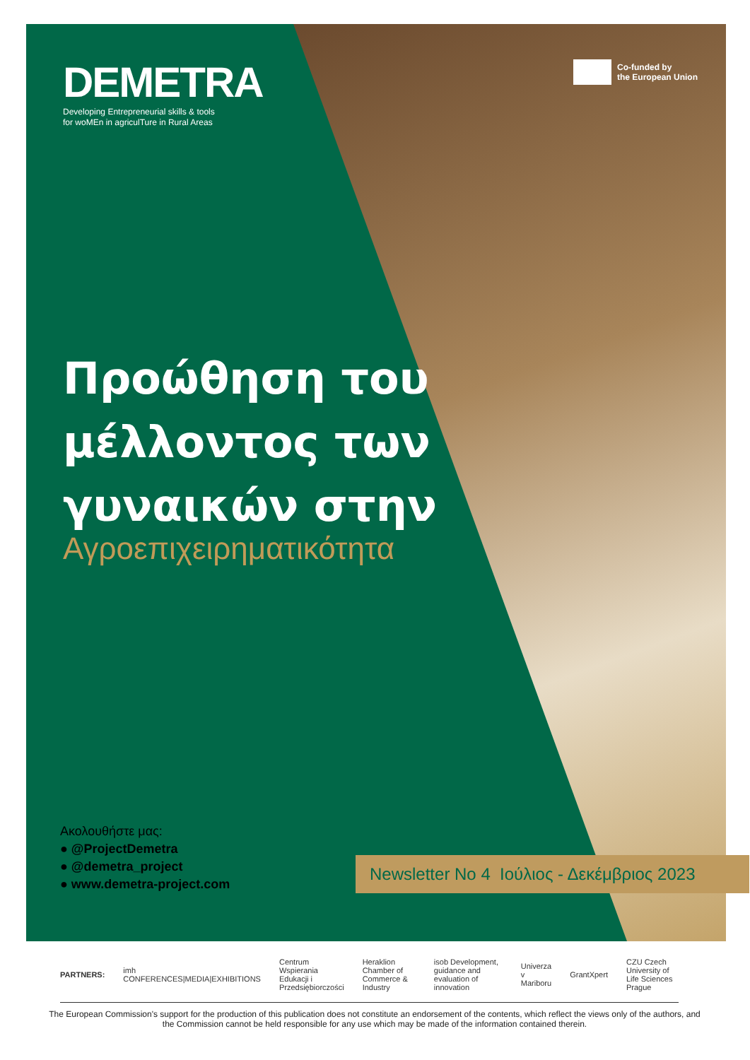Co-funded by
the European Union
DEMETRA
Developing Entrepreneurial skills & tools
for woMEn in agriculTure in Rural Areas
Προώθηση του
μέλλοντος των
γυναικών στην
Αγροεπιχειρηματικότητα
Ακολουθήστε μας:
● @ProjectDemetra
● @demetra_project
● www.demetra-project.com
Newsletter No 4 Ιούλιος - Δεκέμβριος 2023
PARTNERS: imh CONFERENCES|MEDIA|EXHIBITIONS Centrum Wspierania Edukacji i Przedsiębiorczości Heraklion Chamber of Commerce & Industry isob Development, guidance and evaluation of innovation Univerza v Mariboru GrantXpert CZU Czech University of Life Sciences Prague
The European Commission's support for the production of this publication does not constitute an endorsement of the contents, which reflect the views only of the authors, and the Commission cannot be held responsible for any use which may be made of the information contained therein.